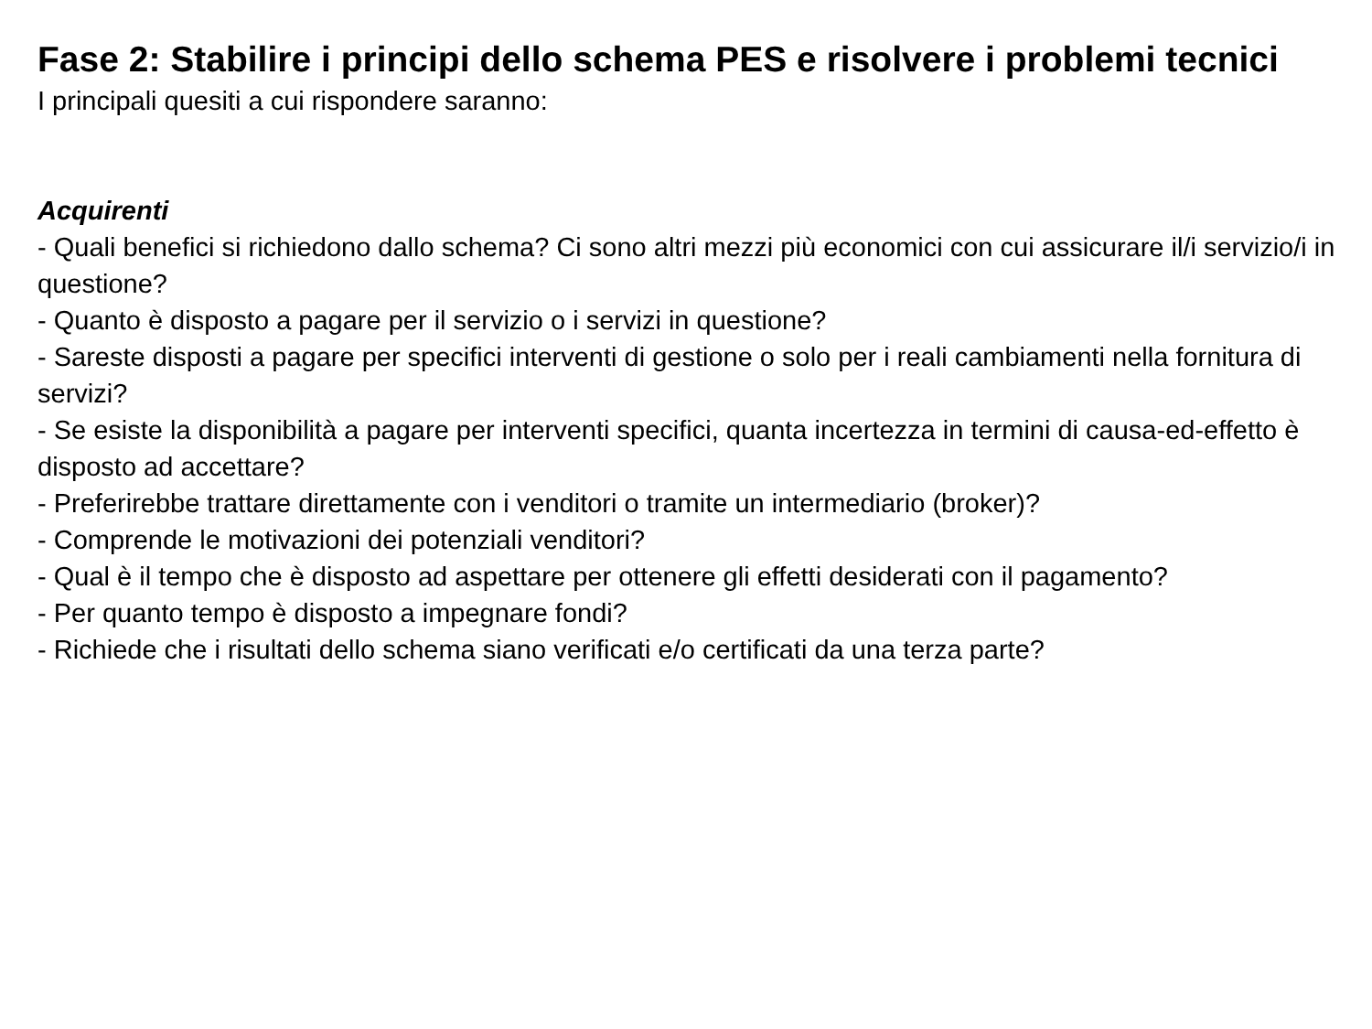Fase 2: Stabilire i principi dello schema PES e risolvere i problemi tecnici
I principali quesiti a cui rispondere saranno:
Acquirenti
- Quali benefici si richiedono dallo schema? Ci sono altri mezzi più economici con cui assicurare il/i servizio/i in questione?
- Quanto è disposto a pagare per il servizio o i servizi in questione?
- Sareste disposti a pagare per specifici interventi di gestione o solo per i reali cambiamenti nella fornitura di servizi?
- Se esiste la disponibilità a pagare per interventi specifici, quanta incertezza in termini di causa-ed-effetto è disposto ad accettare?
- Preferirebbe trattare direttamente con i venditori o tramite un intermediario (broker)?
- Comprende le motivazioni dei potenziali venditori?
- Qual è il tempo che è disposto ad aspettare per ottenere gli effetti desiderati con il pagamento?
- Per quanto tempo è disposto a impegnare fondi?
- Richiede che i risultati dello schema siano verificati e/o certificati da una terza parte?